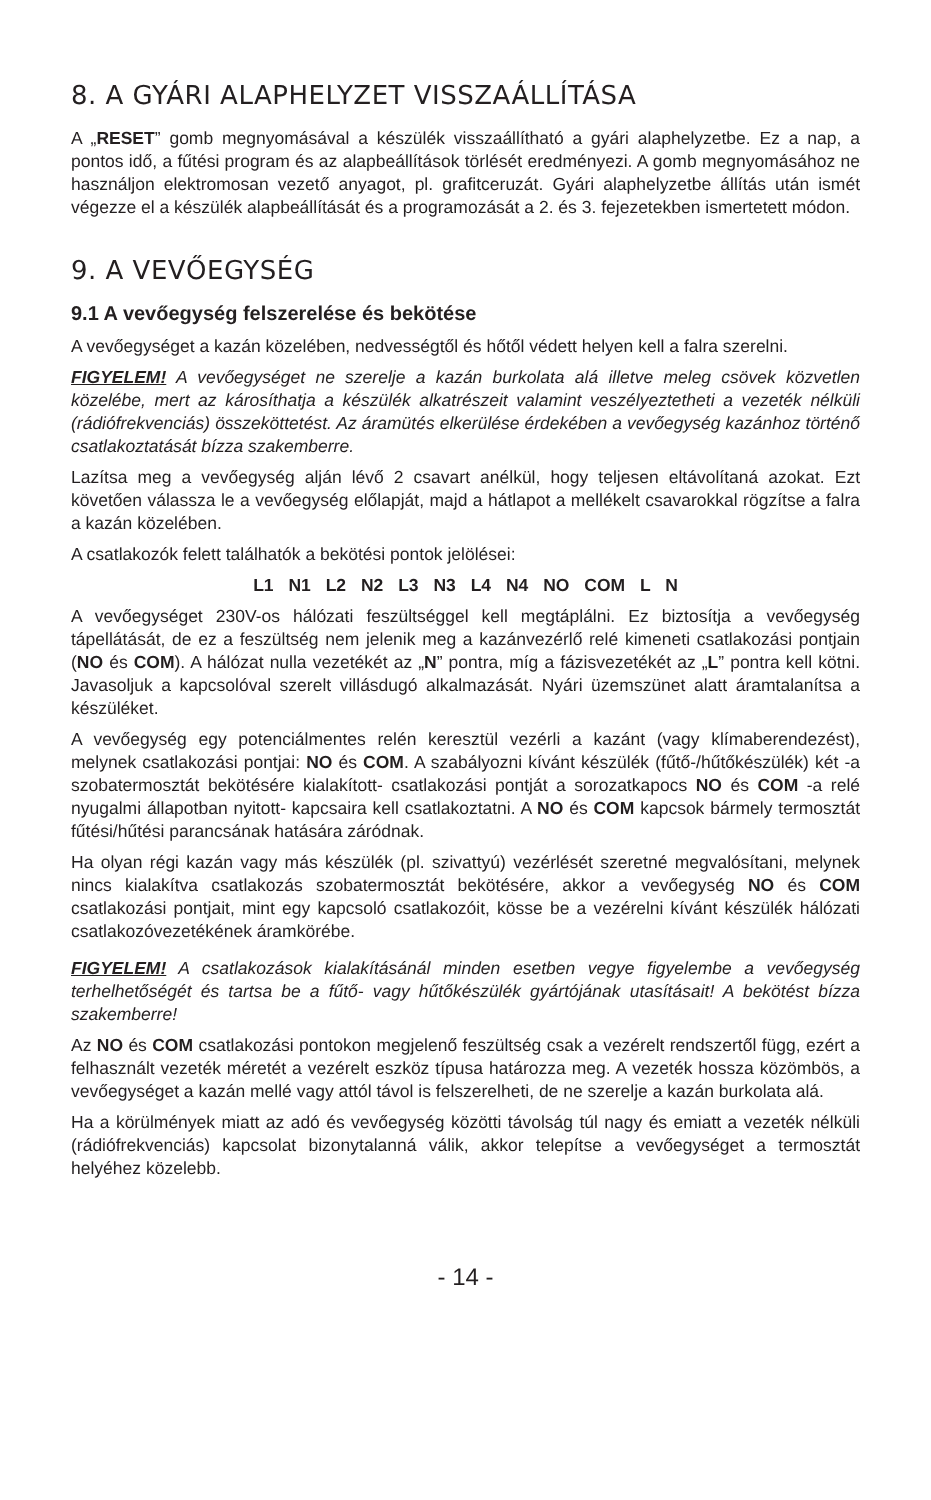8. A GYÁRI ALAPHELYZET VISSZAÁLLÍTÁSA
A „RESET” gomb megnyomásával a készülék visszaállítható a gyári alaphelyzetbe. Ez a nap, a pontos idő, a fűtési program és az alapbeállítások törlését eredményezi. A gomb megnyomásához ne használjon elektromosan vezető anyagot, pl. grafitceruzát. Gyári alaphelyzetbe állítás után ismét végezze el a készülék alapbeállítását és a programozását a 2. és 3. fejezetekben ismertetett módon.
9. A VEVŐEGYSÉG
9.1 A vevőegység felszerelése és bekötése
A vevőegységet a kazán közelében, nedvességtől és hőtől védett helyen kell a falra szerelni.
FIGYELEM! A vevőegységet ne szerelje a kazán burkolata alá illetve meleg csövek közvetlen közelébe, mert az károsíthatja a készülék alkatrészeit valamint veszélyeztetheti a vezeték nélküli (rádiófrekvenciás) összeköttetést. Az áramütés elkerülése érdekében a vevőegység kazánhoz történő csatlakoztatását bízza szakemberre.
Lazítsa meg a vevőegység alján lévő 2 csavart anélkül, hogy teljesen eltávolítaná azokat. Ezt követően válassza le a vevőegység előlapját, majd a hátlapot a mellékelt csavarokkal rögzítse a falra a kazán közelében.
A csatlakozók felett találhatók a bekötési pontok jelölései:
L1 N1 L2 N2 L3 N3 L4 N4 NO COM L N
A vevőegységet 230V-os hálózati feszültséggel kell megtáplálni. Ez biztosítja a vevőegység tápellátását, de ez a feszültség nem jelenik meg a kazánvezérlő relé kimeneti csatlakozási pontjain (NO és COM). A hálózat nulla vezetékét az „N” pontra, míg a fázisvezetékét az „L” pontra kell kötni. Javasoljuk a kapcsolóval szerelt villásdugó alkalmazását. Nyári üzemszünet alatt áramtalanítsa a készüléket.
A vevőegység egy potenciálmentes relén keresztül vezérli a kazánt (vagy klímaberendezést), melynek csatlakozási pontjai: NO és COM. A szabályozni kívánt készülék (fűtő-/hűtőkészülék) két -a szobatermosztát bekötésére kialakított- csatlakozási pontját a sorozatkapocs NO és COM -a relé nyugalmi állapotban nyitott- kapcsaira kell csatlakoztatni. A NO és COM kapcsok bármely termosztát fűtési/hűtési parancsának hatására záródnak.
Ha olyan régi kazán vagy más készülék (pl. szivattyú) vezérlését szeretné megvalósítani, melynek nincs kialakítva csatlakozás szobatermosztát bekötésére, akkor a vevőegység NO és COM csatlakozási pontjait, mint egy kapcsoló csatlakozóit, kösse be a vezérelni kívánt készülék hálózati csatlakozóvezetékének áramkörébe.
FIGYELEM! A csatlakozások kialakításánál minden esetben vegye figyelembe a vevőegység terhelhetőségét és tartsa be a fűtő- vagy hűtőkészülék gyártójának utasításait! A bekötést bízza szakemberre!
Az NO és COM csatlakozási pontokon megjelenő feszültség csak a vezérelt rendszertől függ, ezért a felhasznált vezeték méretét a vezérelt eszköz típusa határozza meg. A vezeték hossza közömbös, a vevőegységet a kazán mellé vagy attól távol is felszerelheti, de ne szerelje a kazán burkolata alá.
Ha a körülmények miatt az adó és vevőegység közötti távolság túl nagy és emiatt a vezeték nélküli (rádiófrekvenciás) kapcsolat bizonytalanná válik, akkor telepítse a vevőegységet a termosztát helyéhez közelebb.
- 14 -